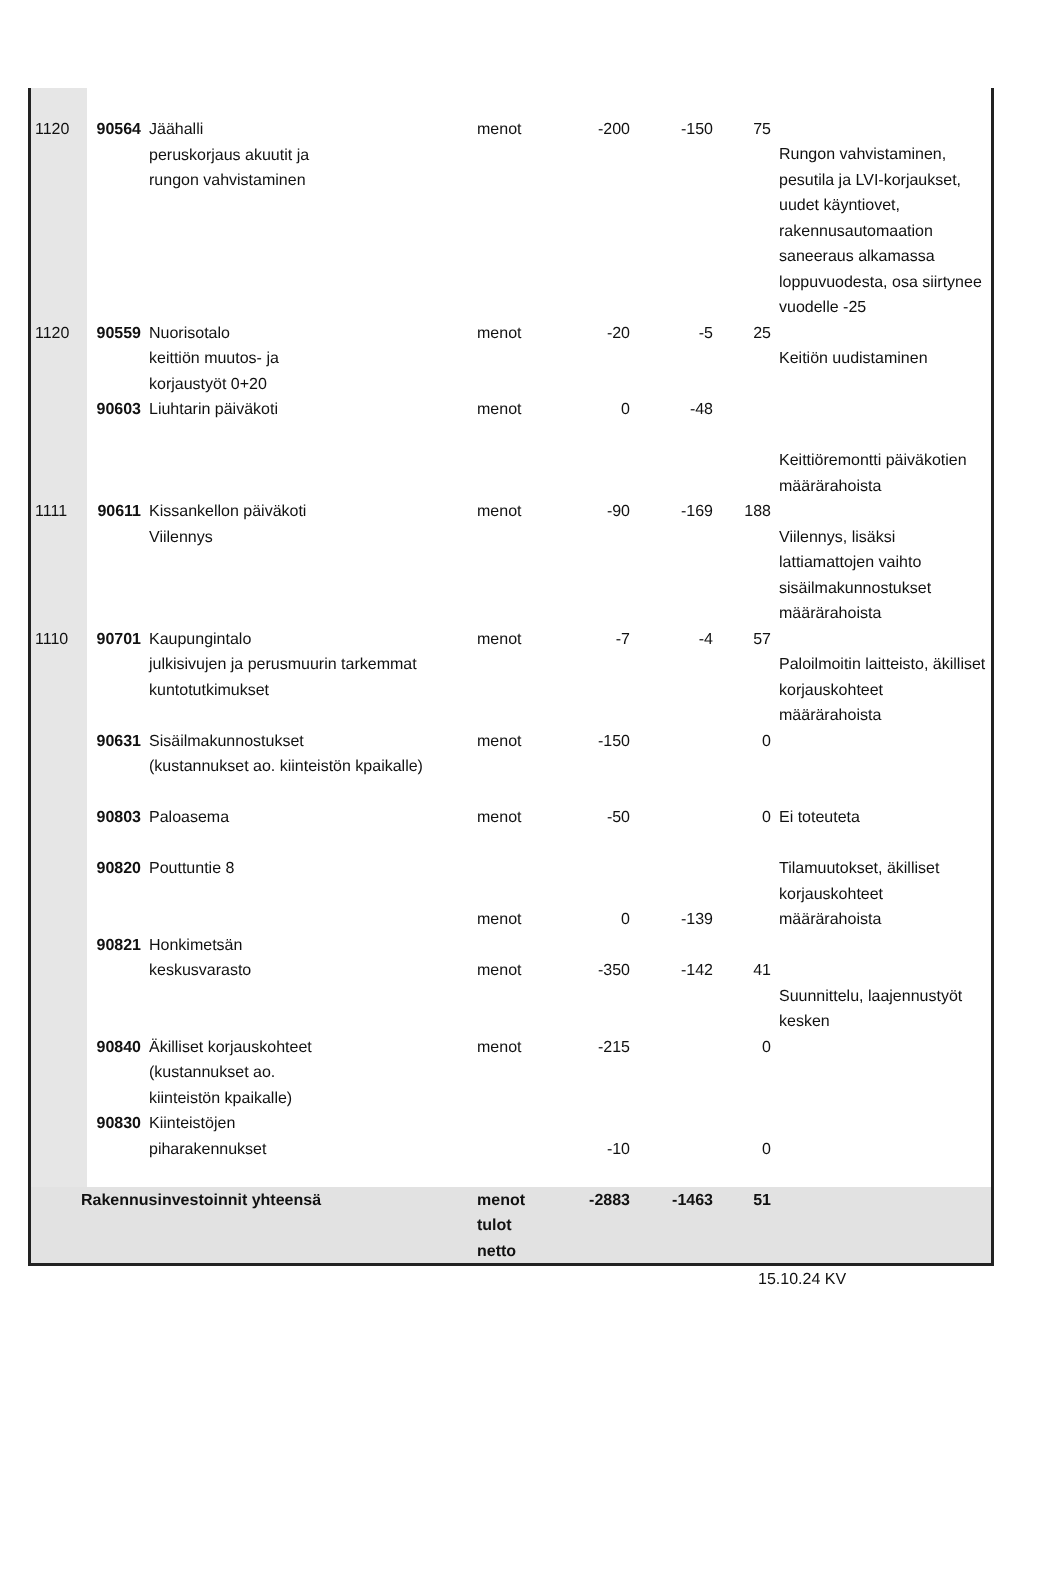| 1120 | 90564 | Jäähalli peruskorjaus akuutit ja rungon vahvistaminen | menot | -200 | -150 | 75 | Rungon vahvistaminen, pesutila ja LVI-korjaukset, uudet käyntiovet, rakennusautomaation saneeraus alkamassa loppuvuodesta, osa siirtynee vuodelle -25 |
| 1120 | 90559 | Nuorisotalo keittiön muutos- ja korjaustyöt 0+20 | menot | -20 | -5 | 25 | Keitiön uudistaminen |
| | 90603 | Liuhtarin päiväkoti | menot | 0 | -48 | | Keittiöremontti päiväkotien määrärahoista |
| 1111 | 90611 | Kissankellon päiväkoti Viilennys | menot | -90 | -169 | 188 | Viilennys, lisäksi lattiamattojen vaihto sisäilmakunnostukset määrärahoista |
| 1110 | 90701 | Kaupungintalo julkisivujen ja perusmuurin tarkemmat kuntotutkimukset | menot | -7 | -4 | 57 | Paloilmoitin laitteisto, äkilliset korjauskohteet määrärahoista |
| | 90631 | Sisäilmakunnostukset (kustannukset ao. kiinteistön kpaikalle) | menot | -150 | | 0 | |
| | 90803 | Paloasema | menot | -50 | | 0 | Ei toteuteta |
| | 90820 | Pouttuntie 8 | menot | 0 | -139 | | Tilamuutokset, äkilliset korjauskohteet määrärahoista |
| | 90821 | Honkimetsän keskusvarasto | menot | -350 | -142 | 41 | Suunnittelu, laajennustyöt kesken |
| | 90840 | Äkilliset korjauskohteet (kustannukset ao. kiinteistön kpaikalle) | menot | -215 | | 0 | |
| | 90830 | Kiinteistöjen piharakennukset | | -10 | | 0 | |
| Rakennusinvestoinnit yhteensä | | | menot tulot netto | -2883 | -1463 | 51 | |
15.10.24 KV